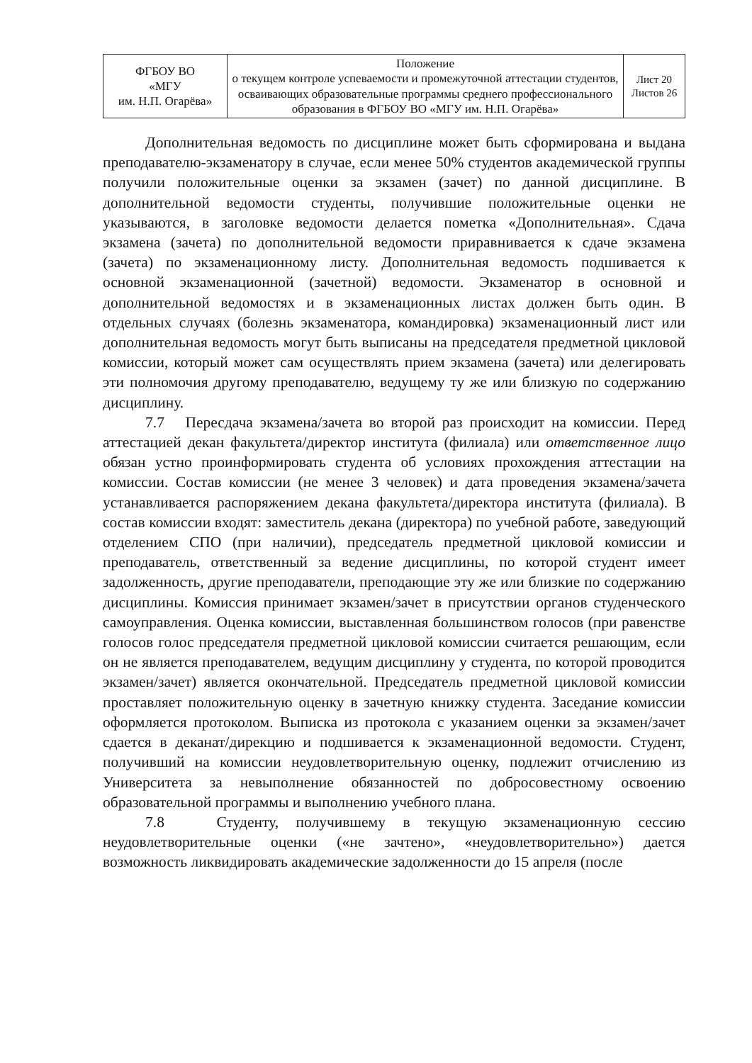| ФГБОУ ВО «МГУ им. Н.П. Огарёва» | Положение о текущем контроле успеваемости и промежуточной аттестации студентов, осваивающих образовательные программы среднего профессионального образования в ФГБОУ ВО «МГУ им. Н.П. Огарёва» | Лист 20 Листов 26 |
Дополнительная ведомость по дисциплине может быть сформирована и выдана преподавателю-экзаменатору в случае, если менее 50% студентов академической группы получили положительные оценки за экзамен (зачет) по данной дисциплине. В дополнительной ведомости студенты, получившие положительные оценки не указываются, в заголовке ведомости делается пометка «Дополнительная». Сдача экзамена (зачета) по дополнительной ведомости приравнивается к сдаче экзамена (зачета) по экзаменационному листу. Дополнительная ведомость подшивается к основной экзаменационной (зачетной) ведомости. Экзаменатор в основной и дополнительной ведомостях и в экзаменационных листах должен быть один. В отдельных случаях (болезнь экзаменатора, командировка) экзаменационный лист или дополнительная ведомость могут быть выписаны на председателя предметной цикловой комиссии, который может сам осуществлять прием экзамена (зачета) или делегировать эти полномочия другому преподавателю, ведущему ту же или близкую по содержанию дисциплину.
7.7 Пересдача экзамена/зачета во второй раз происходит на комиссии. Перед аттестацией декан факультета/директор института (филиала) или ответственное лицо обязан устно проинформировать студента об условиях прохождения аттестации на комиссии. Состав комиссии (не менее 3 человек) и дата проведения экзамена/зачета устанавливается распоряжением декана факультета/директора института (филиала). В состав комиссии входят: заместитель декана (директора) по учебной работе, заведующий отделением СПО (при наличии), председатель предметной цикловой комиссии и преподаватель, ответственный за ведение дисциплины, по которой студент имеет задолженность, другие преподаватели, преподающие эту же или близкие по содержанию дисциплины. Комиссия принимает экзамен/зачет в присутствии органов студенческого самоуправления. Оценка комиссии, выставленная большинством голосов (при равенстве голосов голос председателя предметной цикловой комиссии считается решающим, если он не является преподавателем, ведущим дисциплину у студента, по которой проводится экзамен/зачет) является окончательной. Председатель предметной цикловой комиссии проставляет положительную оценку в зачетную книжку студента. Заседание комиссии оформляется протоколом. Выписка из протокола с указанием оценки за экзамен/зачет сдается в деканат/дирекцию и подшивается к экзаменационной ведомости. Студент, получивший на комиссии неудовлетворительную оценку, подлежит отчислению из Университета за невыполнение обязанностей по добросовестному освоению образовательной программы и выполнению учебного плана.
7.8 Студенту, получившему в текущую экзаменационную сессию неудовлетворительные оценки («не зачтено», «неудовлетворительно») дается возможность ликвидировать академические задолженности до 15 апреля (после